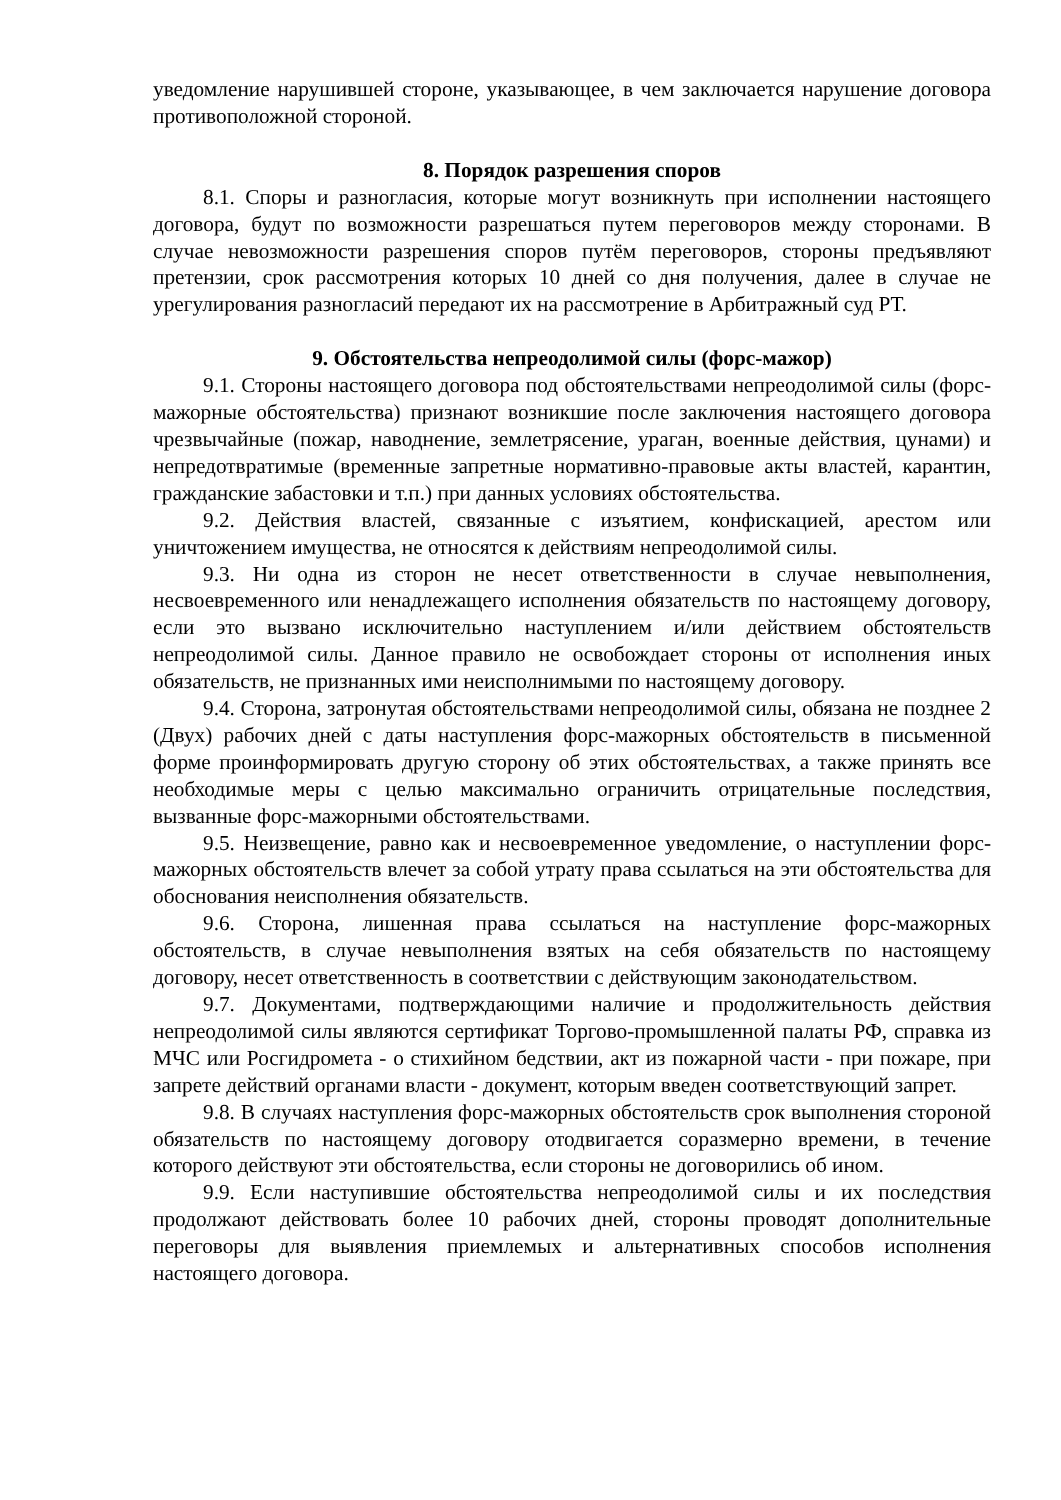уведомление нарушившей стороне, указывающее, в чем заключается нарушение договора противоположной стороной.
8. Порядок разрешения споров
8.1. Споры и разногласия, которые могут возникнуть при исполнении настоящего договора, будут по возможности разрешаться путем переговоров между сторонами. В случае невозможности разрешения споров путём переговоров, стороны предъявляют претензии, срок рассмотрения которых 10 дней со дня получения, далее в случае не урегулирования разногласий передают их на рассмотрение в Арбитражный суд РТ.
9. Обстоятельства непреодолимой силы (форс-мажор)
9.1. Стороны настоящего договора под обстоятельствами непреодолимой силы (форс-мажорные обстоятельства) признают возникшие после заключения настоящего договора чрезвычайные (пожар, наводнение, землетрясение, ураган, военные действия, цунами) и непредотвратимые (временные запретные нормативно-правовые акты властей, карантин, гражданские забастовки и т.п.) при данных условиях обстоятельства.
9.2. Действия властей, связанные с изъятием, конфискацией, арестом или уничтожением имущества, не относятся к действиям непреодолимой силы.
9.3. Ни одна из сторон не несет ответственности в случае невыполнения, несвоевременного или ненадлежащего исполнения обязательств по настоящему договору, если это вызвано исключительно наступлением и/или действием обстоятельств непреодолимой силы. Данное правило не освобождает стороны от исполнения иных обязательств, не признанных ими неисполнимыми по настоящему договору.
9.4. Сторона, затронутая обстоятельствами непреодолимой силы, обязана не позднее 2 (Двух) рабочих дней с даты наступления форс-мажорных обстоятельств в письменной форме проинформировать другую сторону об этих обстоятельствах, а также принять все необходимые меры с целью максимально ограничить отрицательные последствия, вызванные форс-мажорными обстоятельствами.
9.5. Неизвещение, равно как и несвоевременное уведомление, о наступлении форс-мажорных обстоятельств влечет за собой утрату права ссылаться на эти обстоятельства для обоснования неисполнения обязательств.
9.6. Сторона, лишенная права ссылаться на наступление форс-мажорных обстоятельств, в случае невыполнения взятых на себя обязательств по настоящему договору, несет ответственность в соответствии с действующим законодательством.
9.7. Документами, подтверждающими наличие и продолжительность действия непреодолимой силы являются сертификат Торгово-промышленной палаты РФ, справка из МЧС или Росгидромета - о стихийном бедствии, акт из пожарной части - при пожаре, при запрете действий органами власти - документ, которым введен соответствующий запрет.
9.8. В случаях наступления форс-мажорных обстоятельств срок выполнения стороной обязательств по настоящему договору отодвигается соразмерно времени, в течение которого действуют эти обстоятельства, если стороны не договорились об ином.
9.9. Если наступившие обстоятельства непреодолимой силы и их последствия продолжают действовать более 10 рабочих дней, стороны проводят дополнительные переговоры для выявления приемлемых и альтернативных способов исполнения настоящего договора.